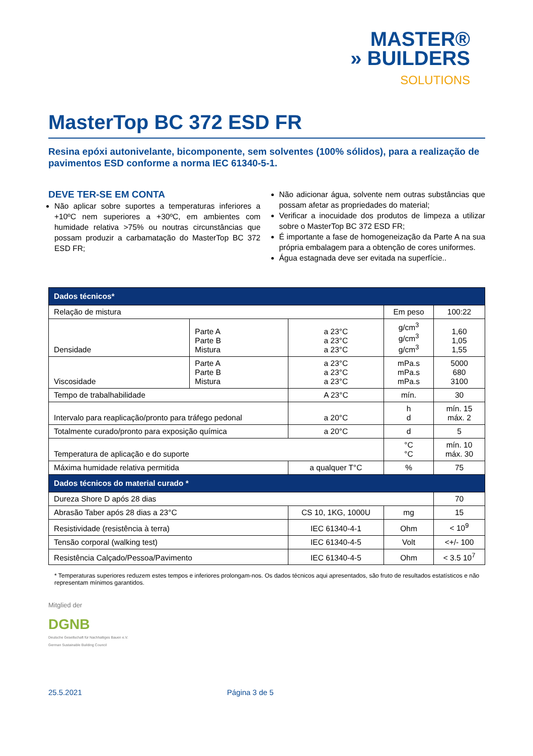MASTER®
» BUILDERS
SOLUTIONS
MasterTop BC 372 ESD FR
Resina epóxi autonivelante, bicomponente, sem solventes (100% sólidos), para a realização de pavimentos ESD conforme a norma IEC 61340-5-1.
DEVE TER-SE EM CONTA
Não aplicar sobre suportes a temperaturas inferiores a +10ºC nem superiores a +30ºC, em ambientes com humidade relativa >75% ou noutras circunstâncias que possam produzir a carbamatação do MasterTop BC 372 ESD FR;
Não adicionar água, solvente nem outras substâncias que possam afetar as propriedades do material;
Verificar a inocuidade dos produtos de limpeza a utilizar sobre o MasterTop BC 372 ESD FR;
É importante a fase de homogeneização da Parte A na sua própria embalagem para a obtenção de cores uniformes.
Água estagnada deve ser evitada na superfície..
| Dados técnicos* | | | | |
| --- | --- | --- | --- | --- |
| Relação de mistura | | | Em peso | 100:22 |
| Densidade | Parte A Parte B Mistura | a 23°C a 23°C a 23°C | g/cm<sup>3</sup> g/cm<sup>3</sup> g/cm<sup>3</sup> | 1,60 1,05 1,55 |
| Viscosidade | Parte A Parte B Mistura | a 23°C a 23°C a 23°C | mPa.s mPa.s mPa.s | 5000 680 3100 |
| Tempo de trabalhabilidade | | A 23°C | mín. | 30 |
| Intervalo para reaplicação/pronto para tráfego pedonal | | a 20°C | h d | mín. 15 máx. 2 |
| Totalmente curado/pronto para exposição química | | a 20°C | d | 5 |
| Temperatura de aplicação e do suporte | | | °C °C | mín. 10 máx. 30 |
| Máxima humidade relativa permitida | | a qualquer T°C | % | 75 |
| Dados técnicos do material curado * | | | | |
| Dureza Shore D após 28 dias | | | | 70 |
| Abrasão Taber após 28 dias a 23°C | | CS 10, 1KG, 1000U | mg | 15 |
| Resistividade (resistência à terra) | | IEC 61340-4-1 | Ohm | < 10<sup>9</sup> |
| Tensão corporal (walking test) | | IEC 61340-4-5 | Volt | <+/- 100 |
| Resistência Calçado/Pessoa/Pavimento | | IEC 61340-4-5 | Ohm | < 3.5 10<sup>7</sup> |
* Temperaturas superiores reduzem estes tempos e inferiores prolongam-nos. Os dados técnicos aqui apresentados, são fruto de resultados estatísticos e não representam mínimos garantidos.
Mitglied der
DGNB
Deutsche Gesellschaft für Nachhaltiges Bauen e.V.
German Sustainable Building Council
25.5.2021 Página 3 de 5